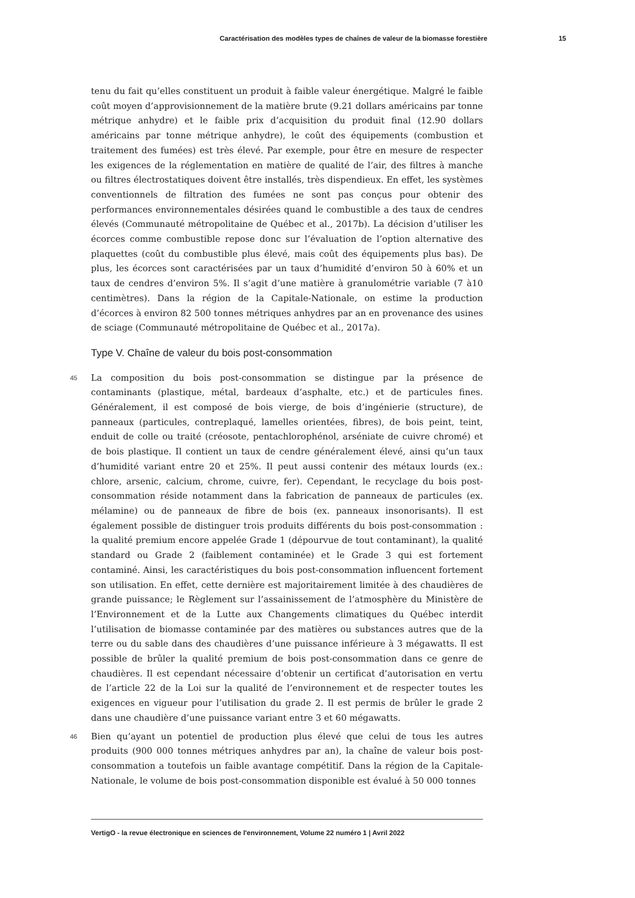Caractérisation des modèles types de chaînes de valeur de la biomasse forestière 15
tenu du fait qu’elles constituent un produit à faible valeur énergétique. Malgré le faible coût moyen d’approvisionnement de la matière brute (9.21 dollars américains par tonne métrique anhydre) et le faible prix d’acquisition du produit final (12.90 dollars américains par tonne métrique anhydre), le coût des équipements (combustion et traitement des fumées) est très élevé. Par exemple, pour être en mesure de respecter les exigences de la réglementation en matière de qualité de l’air, des filtres à manche ou filtres électrostatiques doivent être installés, très dispendieux. En effet, les systèmes conventionnels de filtration des fumées ne sont pas conçus pour obtenir des performances environnementales désirées quand le combustible a des taux de cendres élevés (Communauté métropolitaine de Québec et al., 2017b). La décision d’utiliser les écorces comme combustible repose donc sur l’évaluation de l’option alternative des plaquettes (coût du combustible plus élevé, mais coût des équipements plus bas). De plus, les écorces sont caractérisées par un taux d’humidité d’environ 50 à 60% et un taux de cendres d’environ 5%. Il s’agit d’une matière à granulométrie variable (7 à10 centimètres). Dans la région de la Capitale-Nationale, on estime la production d’écorces à environ 82 500 tonnes métriques anhydres par an en provenance des usines de sciage (Communauté métropolitaine de Québec et al., 2017a).
Type V. Chaîne de valeur du bois post-consommation
45 La composition du bois post-consommation se distingue par la présence de contaminants (plastique, métal, bardeaux d’asphalte, etc.) et de particules fines. Généralement, il est composé de bois vierge, de bois d’ingénierie (structure), de panneaux (particules, contreplaqué, lamelles orientées, fibres), de bois peint, teint, enduit de colle ou traité (créosote, pentachlorophénol, arséniate de cuivre chromé) et de bois plastique. Il contient un taux de cendre généralement élevé, ainsi qu’un taux d’humidité variant entre 20 et 25%. Il peut aussi contenir des métaux lourds (ex.: chlore, arsenic, calcium, chrome, cuivre, fer). Cependant, le recyclage du bois post-consommation réside notamment dans la fabrication de panneaux de particules (ex. mélamine) ou de panneaux de fibre de bois (ex. panneaux insonorisants). Il est également possible de distinguer trois produits différents du bois post-consommation : la qualité premium encore appelée Grade 1 (dépourvue de tout contaminant), la qualité standard ou Grade 2 (faiblement contaminée) et le Grade 3 qui est fortement contaminé. Ainsi, les caractéristiques du bois post-consommation influencent fortement son utilisation. En effet, cette dernière est majoritairement limitée à des chaudières de grande puissance; le Règlement sur l’assainissement de l’atmosphère du Ministère de l’Environnement et de la Lutte aux Changements climatiques du Québec interdit l’utilisation de biomasse contaminée par des matières ou substances autres que de la terre ou du sable dans des chaudières d’une puissance inférieure à 3 mégawatts. Il est possible de brûler la qualité premium de bois post-consommation dans ce genre de chaudières. Il est cependant nécessaire d’obtenir un certificat d’autorisation en vertu de l’article 22 de la Loi sur la qualité de l’environnement et de respecter toutes les exigences en vigueur pour l’utilisation du grade 2. Il est permis de brûler le grade 2 dans une chaudière d’une puissance variant entre 3 et 60 mégawatts.
46 Bien qu’ayant un potentiel de production plus élevé que celui de tous les autres produits (900 000 tonnes métriques anhydres par an), la chaîne de valeur bois post-consommation a toutefois un faible avantage compétitif. Dans la région de la Capitale-Nationale, le volume de bois post-consommation disponible est évalué à 50 000 tonnes
VertigO - la revue électronique en sciences de l'environnement, Volume 22 numéro 1 | Avril 2022